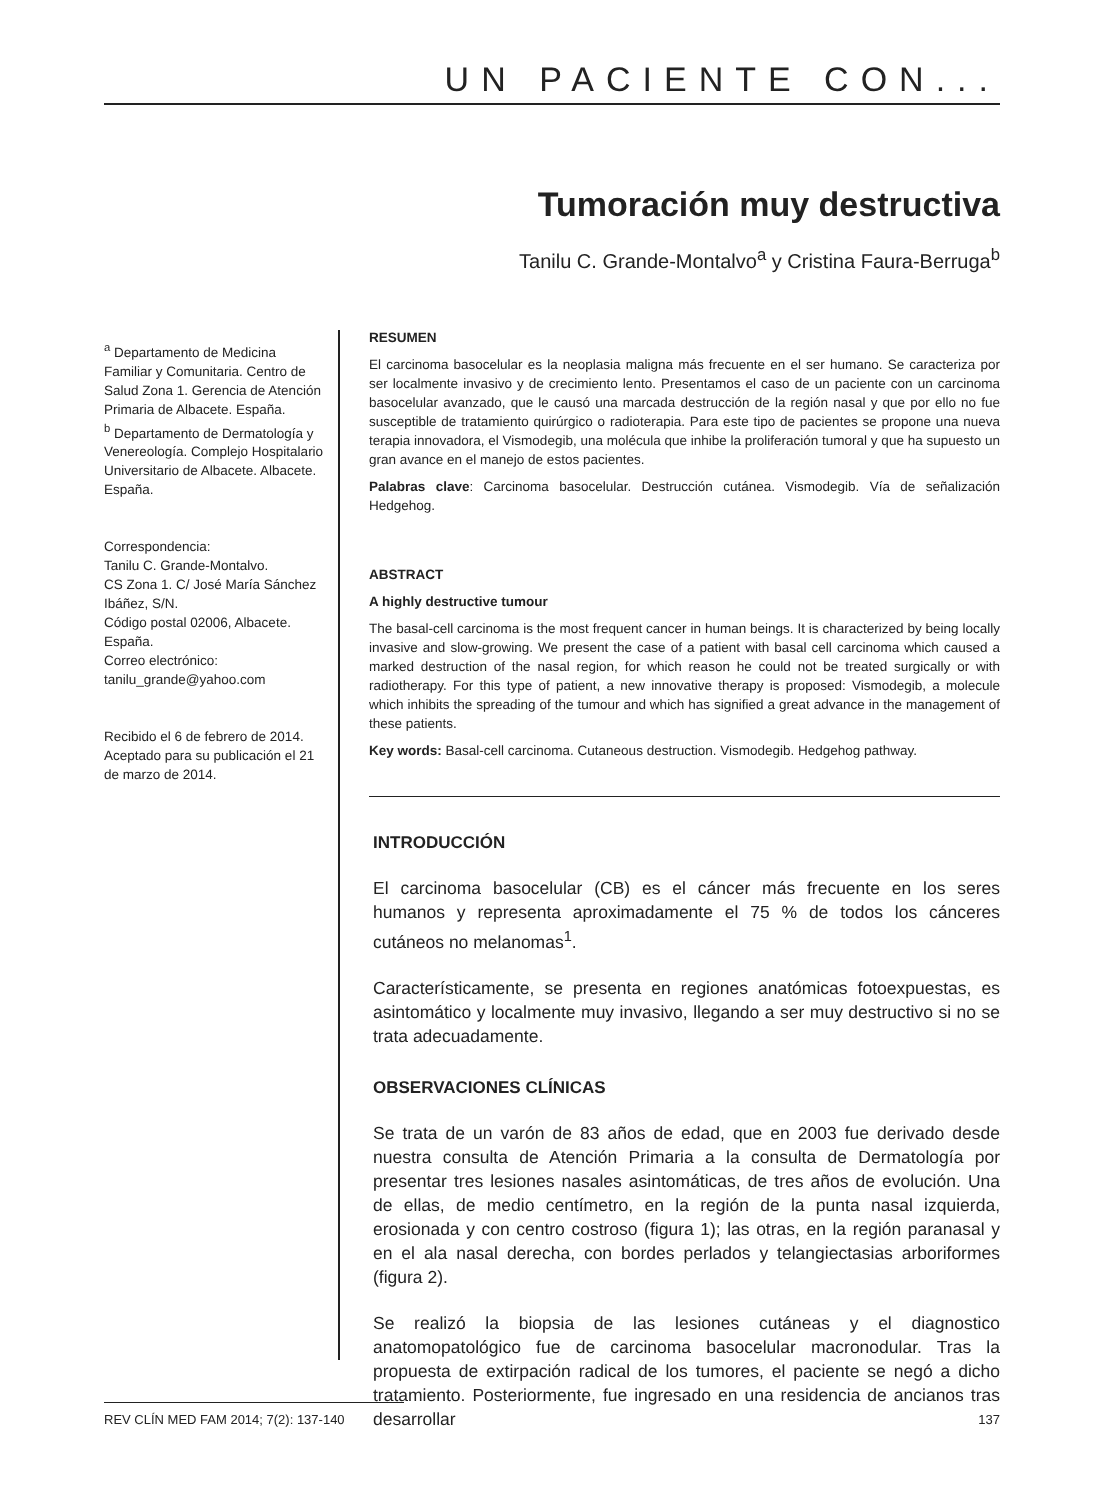UN PACIENTE CON...
Tumoración muy destructiva
Tanilu C. Grande-Montalvo<sup>a</sup> y Cristina Faura-Berruga<sup>b</sup>
<sup>a</sup> Departamento de Medicina Familiar y Comunitaria. Centro de Salud Zona 1. Gerencia de Atención Primaria de Albacete. España.
<sup>b</sup> Departamento de Dermatología y Venereología. Complejo Hospitalario Universitario de Albacete. Albacete. España.
Correspondencia:
Tanilu C. Grande-Montalvo.
CS Zona 1. C/ José María Sánchez Ibáñez, S/N.
Código postal 02006, Albacete. España.
Correo electrónico:
tanilu_grande@yahoo.com
Recibido el 6 de febrero de 2014.
Aceptado para su publicación el 21 de marzo de 2014.
RESUMEN
El carcinoma basocelular es la neoplasia maligna más frecuente en el ser humano. Se caracteriza por ser localmente invasivo y de crecimiento lento. Presentamos el caso de un paciente con un carcinoma basocelular avanzado, que le causó una marcada destrucción de la región nasal y que por ello no fue susceptible de tratamiento quirúrgico o radioterapia. Para este tipo de pacientes se propone una nueva terapia innovadora, el Vismodegib, una molécula que inhibe la proliferación tumoral y que ha supuesto un gran avance en el manejo de estos pacientes.
Palabras clave: Carcinoma basocelular. Destrucción cutánea. Vismodegib. Vía de señalización Hedgehog.
ABSTRACT
A highly destructive tumour
The basal-cell carcinoma is the most frequent cancer in human beings. It is characterized by being locally invasive and slow-growing. We present the case of a patient with basal cell carcinoma which caused a marked destruction of the nasal region, for which reason he could not be treated surgically or with radiotherapy. For this type of patient, a new innovative therapy is proposed: Vismodegib, a molecule which inhibits the spreading of the tumour and which has signified a great advance in the management of these patients.
Key words: Basal-cell carcinoma. Cutaneous destruction. Vismodegib. Hedgehog pathway.
INTRODUCCIÓN
El carcinoma basocelular (CB) es el cáncer más frecuente en los seres humanos y representa aproximadamente el 75 % de todos los cánceres cutáneos no melanomas<sup>1</sup>.
Característicamente, se presenta en regiones anatómicas fotoexpuestas, es asintomático y localmente muy invasivo, llegando a ser muy destructivo si no se trata adecuadamente.
OBSERVACIONES CLÍNICAS
Se trata de un varón de 83 años de edad, que en 2003 fue derivado desde nuestra consulta de Atención Primaria a la consulta de Dermatología por presentar tres lesiones nasales asintomáticas, de tres años de evolución. Una de ellas, de medio centímetro, en la región de la punta nasal izquierda, erosionada y con centro costroso (figura 1); las otras, en la región paranasal y en el ala nasal derecha, con bordes perlados y telangiectasias arboriformes (figura 2).
Se realizó la biopsia de las lesiones cutáneas y el diagnostico anatomopatológico fue de carcinoma basocelular macronodular. Tras la propuesta de extirpación radical de los tumores, el paciente se negó a dicho tratamiento. Posteriormente, fue ingresado en una residencia de ancianos tras desarrollar
REV CLÍN MED FAM 2014; 7(2): 137-140 137